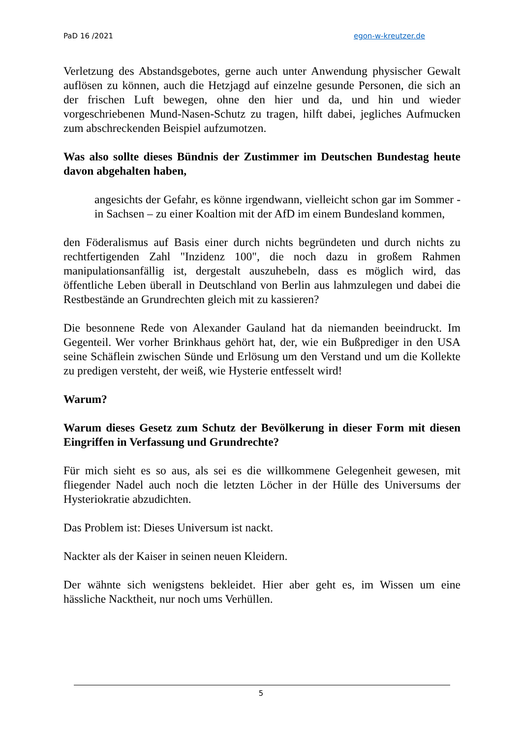PaD 16 /2021 egon-w-kreutzer.de
Verletzung des Abstandsgebotes, gerne auch unter Anwendung physischer Gewalt auflösen zu können, auch die Hetzjagd auf einzelne gesunde Personen, die sich an der frischen Luft bewegen, ohne den hier und da, und hin und wieder vorgeschriebenen Mund-Nasen-Schutz zu tragen, hilft dabei, jegliches Aufmucken zum abschreckenden Beispiel aufzumotzen.
Was also sollte dieses Bündnis der Zustimmer im Deutschen Bundestag heute davon abgehalten haben,
angesichts der Gefahr, es könne irgendwann, vielleicht schon gar im Sommer - in Sachsen – zu einer Koaltion mit der AfD im einem Bundesland kommen,
den Föderalismus auf Basis einer durch nichts begründeten und durch nichts zu rechtfertigenden Zahl "Inzidenz 100", die noch dazu in großem Rahmen manipulationsanfällig ist, dergestalt auszuhebeln, dass es möglich wird, das öffentliche Leben überall in Deutschland von Berlin aus lahmzulegen und dabei die Restbestände an Grundrechten gleich mit zu kassieren?
Die besonnene Rede von Alexander Gauland hat da niemanden beeindruckt. Im Gegenteil. Wer vorher Brinkhaus gehört hat, der, wie ein Bußprediger in den USA seine Schäflein zwischen Sünde und Erlösung um den Verstand und um die Kollekte zu predigen versteht, der weiß, wie Hysterie entfesselt wird!
Warum?
Warum dieses Gesetz zum Schutz der Bevölkerung in dieser Form mit diesen Eingriffen in Verfassung und Grundrechte?
Für mich sieht es so aus, als sei es die willkommene Gelegenheit gewesen, mit fliegender Nadel auch noch die letzten Löcher in der Hülle des Universums der Hysteriokratie abzudichten.
Das Problem ist: Dieses Universum ist nackt.
Nackter als der Kaiser in seinen neuen Kleidern.
Der wähnte sich wenigstens bekleidet. Hier aber geht es, im Wissen um eine hässliche Nacktheit, nur noch ums Verhüllen.
5